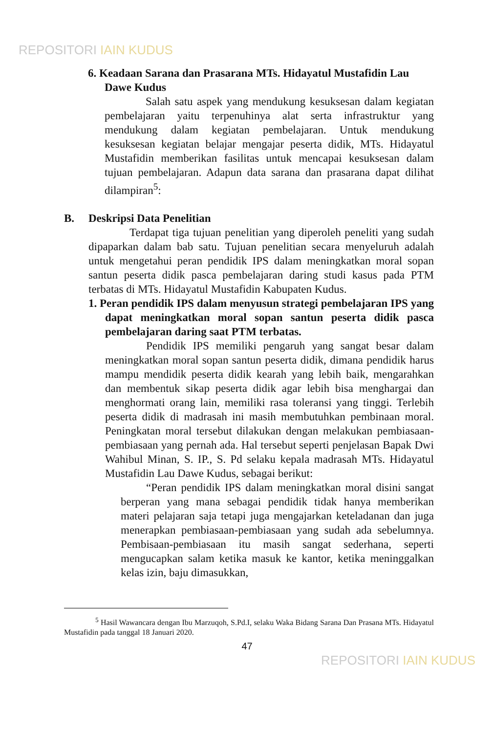REPOSITORI IAIN KUDUS
6. Keadaan Sarana dan Prasarana MTs. Hidayatul Mustafidin Lau Dawe Kudus
Salah satu aspek yang mendukung kesuksesan dalam kegiatan pembelajaran yaitu terpenuhinya alat serta infrastruktur yang mendukung dalam kegiatan pembelajaran. Untuk mendukung kesuksesan kegiatan belajar mengajar peserta didik, MTs. Hidayatul Mustafidin memberikan fasilitas untuk mencapai kesuksesan dalam tujuan pembelajaran. Adapun data sarana dan prasarana dapat dilihat dilampiran<sup>5</sup>:
B. Deskripsi Data Penelitian
Terdapat tiga tujuan penelitian yang diperoleh peneliti yang sudah dipaparkan dalam bab satu. Tujuan penelitian secara menyeluruh adalah untuk mengetahui peran pendidik IPS dalam meningkatkan moral sopan santun peserta didik pasca pembelajaran daring studi kasus pada PTM terbatas di MTs. Hidayatul Mustafidin Kabupaten Kudus.
1. Peran pendidik IPS dalam menyusun strategi pembelajaran IPS yang dapat meningkatkan moral sopan santun peserta didik pasca pembelajaran daring saat PTM terbatas.
Pendidik IPS memiliki pengaruh yang sangat besar dalam meningkatkan moral sopan santun peserta didik, dimana pendidik harus mampu mendidik peserta didik kearah yang lebih baik, mengarahkan dan membentuk sikap peserta didik agar lebih bisa menghargai dan menghormati orang lain, memiliki rasa toleransi yang tinggi. Terlebih peserta didik di madrasah ini masih membutuhkan pembinaan moral. Peningkatan moral tersebut dilakukan dengan melakukan pembiasaan-pembiasaan yang pernah ada. Hal tersebut seperti penjelasan Bapak Dwi Wahibul Minan, S. IP., S. Pd selaku kepala madrasah MTs. Hidayatul Mustafidin Lau Dawe Kudus, sebagai berikut:
“Peran pendidik IPS dalam meningkatkan moral disini sangat berperan yang mana sebagai pendidik tidak hanya memberikan materi pelajaran saja tetapi juga mengajarkan keteladanan dan juga menerapkan pembiasaan-pembiasaan yang sudah ada sebelumnya. Pembisaan-pembiasaan itu masih sangat sederhana, seperti mengucapkan salam ketika masuk ke kantor, ketika meninggalkan kelas izin, baju dimasukkan,
<sup>5</sup> Hasil Wawancara dengan Ibu Marzuqoh, S.Pd.I, selaku Waka Bidang Sarana Dan Prasana MTs. Hidayatul Mustafidin pada tanggal 18 Januari 2020.
47
REPOSITORI IAIN KUDUS